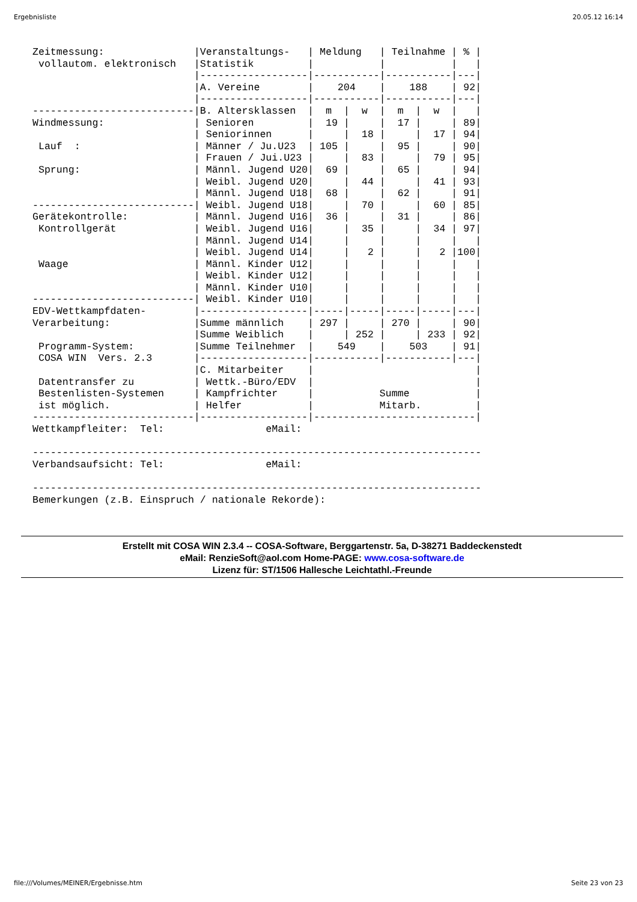Ergebnisliste 20.05.12 16:14
Zeitmessung:               |Veranstaltungs-   | Meldung   | Teilnahme | % |
 vollautom. elektronisch   |Statistik         |           |           |   |
                           |------------------|-----------|-----------|---|
                           |A. Vereine        |    204    |    188    | 92|
                           |------------------|-----------|-----------|---|
---------------------------|B. Altersklassen  |  m  |  w  |  m  |  w  |   |
Windmessung:               | Senioren         |  19 |     |  17 |     | 89|
                           | Seniorinnen      |     |  18 |     |  17 | 94|
 Lauf  :                   | Männer / Ju.U23  | 105 |     |  95 |     | 90|
                           | Frauen / Jui.U23 |     |  83 |     |  79 | 95|
 Sprung:                   | Männl. Jugend U20|  69 |     |  65 |     | 94|
                           | Weibl. Jugend U20|     |  44 |     |  41 | 93|
                           | Männl. Jugend U18|  68 |     |  62 |     | 91|
---------------------------| Weibl. Jugend U18|     |  70 |     |  60 | 85|
Gerätekontrolle:           | Männl. Jugend U16|  36 |     |  31 |     | 86|
 Kontrollgerät             | Weibl. Jugend U16|     |  35 |     |  34 | 97|
                           | Männl. Jugend U14|     |     |     |     |   |
                           | Weibl. Jugend U14|     |   2 |     |   2 |100|
 Waage                     | Männl. Kinder U12|     |     |     |     |   |
                           | Weibl. Kinder U12|     |     |     |     |   |
                           | Männl. Kinder U10|     |     |     |     |   |
---------------------------| Weibl. Kinder U10|     |     |     |     |   |
EDV-Wettkampfdaten-        |------------------|-----|-----|-----|-----|---|
Verarbeitung:              |Summe männlich    | 297 |     | 270 |     | 90|
                           |Summe Weiblich    |     | 252 |     | 233 | 92|
 Programm-System:          |Summe Teilnehmer  |    549    |    503    | 91|
 COSA WIN  Vers. 2.3       |------------------|-----------|-----------|---|
                           |C. Mitarbeiter    |                           |
 Datentransfer zu          | Wettk.-Büro/EDV  |                           |
 Bestenlisten-Systemen     | Kampfrichter     |           Summe           |
 ist möglich.              | Helfer           |           Mitarb.         |
---------------------------|------------------|---------------------------|
Wettkampfleiter:  Tel:                 eMail:

---------------------------------------------------------------------------
Verbandsaufsicht: Tel:                 eMail:

---------------------------------------------------------------------------
Bemerkungen (z.B. Einspruch / nationale Rekorde):
Erstellt mit COSA WIN 2.3.4 -- COSA-Software, Berggartenstr. 5a, D-38271 Baddeckenstedt
eMail: RenzieSoft@aol.com Home-PAGE: www.cosa-software.de
Lizenz für: ST/1506 Hallesche Leichtathl.-Freunde
file:///Volumes/MEINER/Ergebnisse.htm Seite 23 von 23